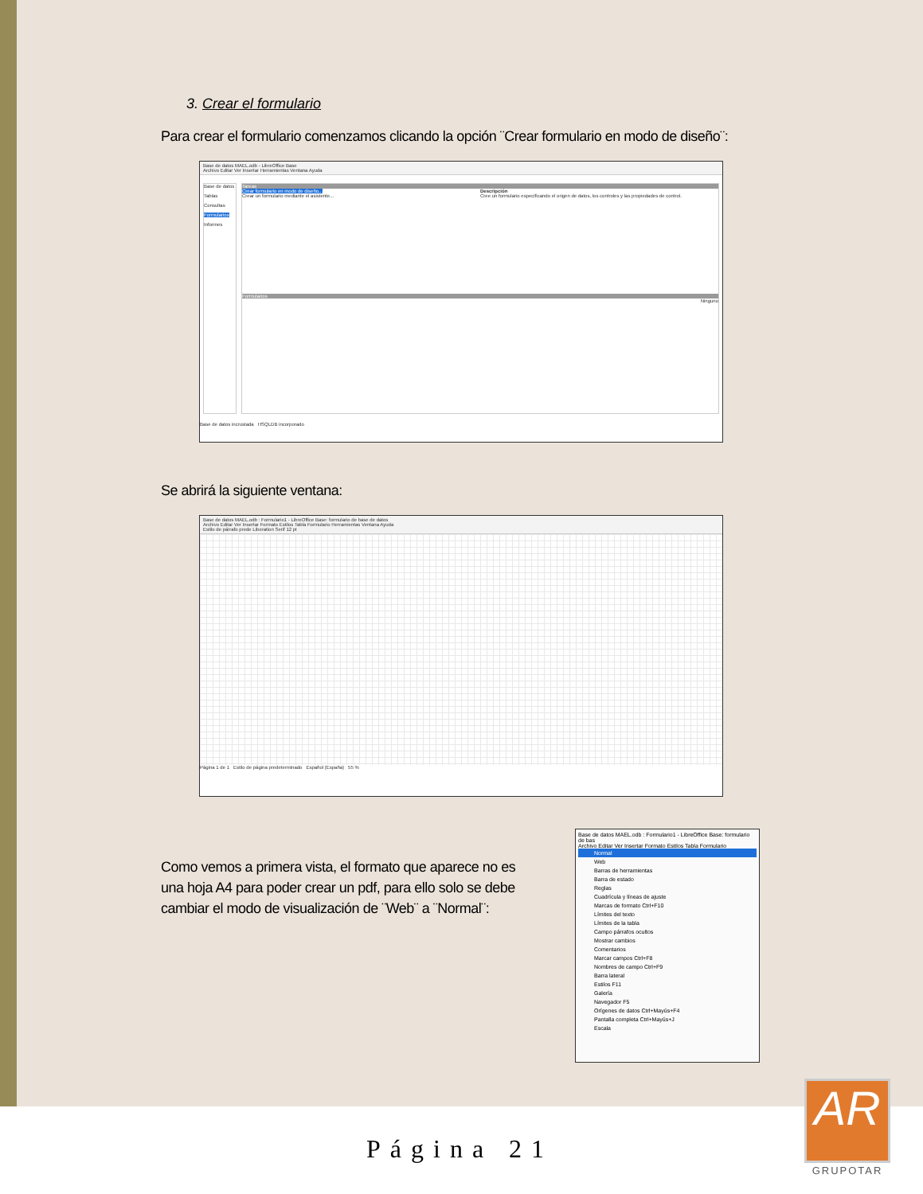3. Crear el formulario
Para crear el formulario comenzamos clicando la opción ¨Crear formulario en modo de diseño¨:
Base de datos MAEL.odb - LibreOffice Base
Archivo Editar Ver Insertar Herramientas Ventana Ayuda
Base de datos
Tablas
Consultas
Formularios
Informes
Tareas
Crear formulario en modo de diseño...
Crear un formulario mediante el asistente...
Descripción
Cree un formulario especificando el origen de datos, los controles y las propiedades de control.
Formularios
Ninguno
Base de datos incrustada HSQLDB incorporado
Se abrirá la siguiente ventana:
Base de datos MAEL.odb : Formulario1 - LibreOffice Base: formulario de base de datos
Archivo Editar Ver Insertar Formato Estilos Tabla Formulario Herramientas Ventana Ayuda
Estilo de párrafo prede Liberation Serif 12 pt
Página 1 de 1 Estilo de página predeterminado Español (España) 55 %
Como vemos a primera vista, el formato que aparece no es una hoja A4 para poder crear un pdf, para ello solo se debe cambiar el modo de visualización de ¨Web¨ a ¨Normal¨:
Base de datos MAEL.odb : Formulario1 - LibreOffice Base: formulario de bas
Archivo Editar Ver Insertar Formato Estilos Tabla Formulario
Normal
Web
Barras de herramientas
Barra de estado
Reglas
Cuadrícula y líneas de ajuste
Marcas de formato Ctrl+F10
Límites del texto
Límites de la tabla
Campo párrafos ocultos
Mostrar cambios
Comentarios
Marcar campos Ctrl+F8
Nombres de campo Ctrl+F9
Barra lateral
Estilos F11
Galería
Navegador F5
Orígenes de datos Ctrl+Mayús+F4
Pantalla completa Ctrl+Mayús+J
Escala
Página 21
AR
GRUPOTAR